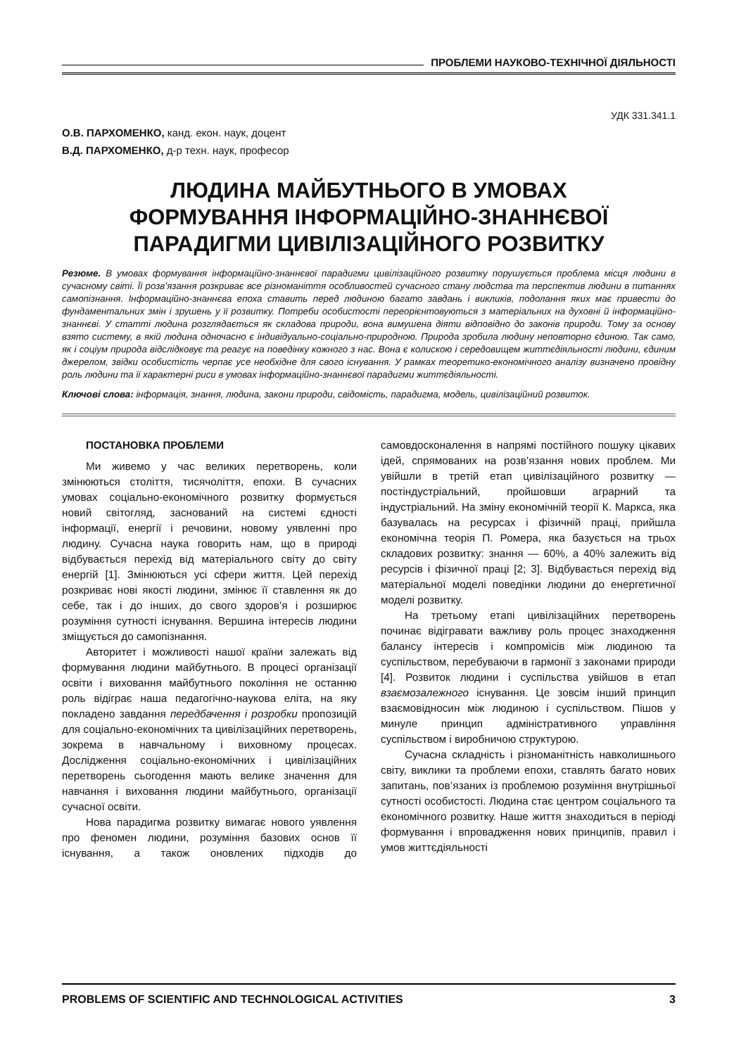ПРОБЛЕМИ НАУКОВО-ТЕХНІЧНОЇ ДІЯЛЬНОСТІ
УДК 331.341.1
О.В. ПАРХОМЕНКО, канд. екон. наук, доцент
В.Д. ПАРХОМЕНКО, д-р техн. наук, професор
ЛЮДИНА МАЙБУТНЬОГО В УМОВАХ
ФОРМУВАННЯ ІНФОРМАЦІЙНО-ЗНАННЄВОЇ
ПАРАДИГМИ ЦИВІЛІЗАЦІЙНОГО РОЗВИТКУ
Резюме. В умовах формування інформаційно-знаннєвої парадигми цивілізаційного розвитку порушується проблема місця людини в сучасному світі. Її розв’язання розкриває все різноманіття особливостей сучасного стану людства та перспектив людини в питаннях самопізнання. Інформаційно-знаннєва епоха ставить перед людиною багато завдань і викликів, подолання яких має привести до фундаментальних змін і зрушень у її розвитку. Потреби особистості переорієнтовуються з матеріальних на духовні й інформаційно-знаннєві. У статті людина розглядається як складова природи, вона вимушена діяти відповідно до законів природи. Тому за основу взято систему, в якій людина одночасно є індивідуально-соціально-природною. Природа зробила людину неповторно єдиною. Так само, як і соціум природа відслідковує та реагує на поведінку кожного з нас. Вона є колискою і середовищем життєдіяльності людини, єдиним джерелом, звідки особистість черпає усе необхідне для свого існування. У рамках теоретико-економічного аналізу визначено провідну роль людини та її характерні риси в умовах інформаційно-знаннєвої парадигми життєдіяльності.
Ключові слова: інформація, знання, людина, закони природи, свідомість, парадигма, модель, цивілізаційний розвиток.
ПОСТАНОВКА ПРОБЛЕМИ
Ми живемо у час великих перетворень, коли змінюються століття, тисячоліття, епохи. В сучасних умовах соціально-економічного розвитку формується новий світогляд, заснований на системі єдності інформації, енергії і речовини, новому уявленні про людину. Сучасна наука говорить нам, що в природі відбувається перехід від матеріального світу до світу енергій [1]. Змінюються усі сфери життя. Цей перехід розкриває нові якості людини, змінює її ставлення як до себе, так і до інших, до свого здоров’я і розширює розуміння сутності існування. Вершина інтересів людини зміщується до самопізнання.
Авторитет і можливості нашої країни залежать від формування людини майбутнього. В процесі організації освіти і виховання майбутнього покоління не останню роль відіграє наша педагогічно-наукова еліта, на яку покладено завдання передбачення і розробки пропозицій для соціально-економічних та цивілізаційних перетворень, зокрема в навчальному і виховному процесах. Дослідження соціально-економічних і цивілізаційних перетворень сьогодення мають велике значення для навчання і виховання людини майбутнього, організації сучасної освіти.
Нова парадигма розвитку вимагає нового уявлення про феномен людини, розуміння базових основ її існування, а також оновлених підходів до самовдосконалення в напрямі постійного пошуку цікавих ідей, спрямованих на розв’язання нових проблем. Ми увійшли в третій етап цивілізаційного розвитку — постіндустріальний, пройшовши аграрний та індустріальний. На зміну економічній теорії К. Маркса, яка базувалась на ресурсах і фізичній праці, прийшла економічна теорія П. Ромера, яка базується на трьох складових розвитку: знання — 60%, а 40% залежить від ресурсів і фізичної праці [2; 3]. Відбувається перехід від матеріальної моделі поведінки людини до енергетичної моделі розвитку.
На третьому етапі цивілізаційних перетворень починає відігравати важливу роль процес знаходження балансу інтересів і компромісів між людиною та суспільством, перебуваючи в гармонії з законами природи [4]. Розвиток людини і суспільства увійшов в етап взаємозалежного існування. Це зовсім інший принцип взаємовідносин між людиною і суспільством. Пішов у минуле принцип адміністративного управління суспільством і виробничою структурою.
Сучасна складність і різноманітність навколишнього світу, виклики та проблеми епохи, ставлять багато нових запитань, пов’язаних із проблемою розуміння внутрішньої сутності особистості. Людина стає центром соціального та економічного розвитку. Наше життя знаходиться в періоді формування і впровадження нових принципів, правил і умов життєдіяльності
PROBLEMS OF SCIENTIFIC AND TECHNOLOGICAL ACTIVITIES 3